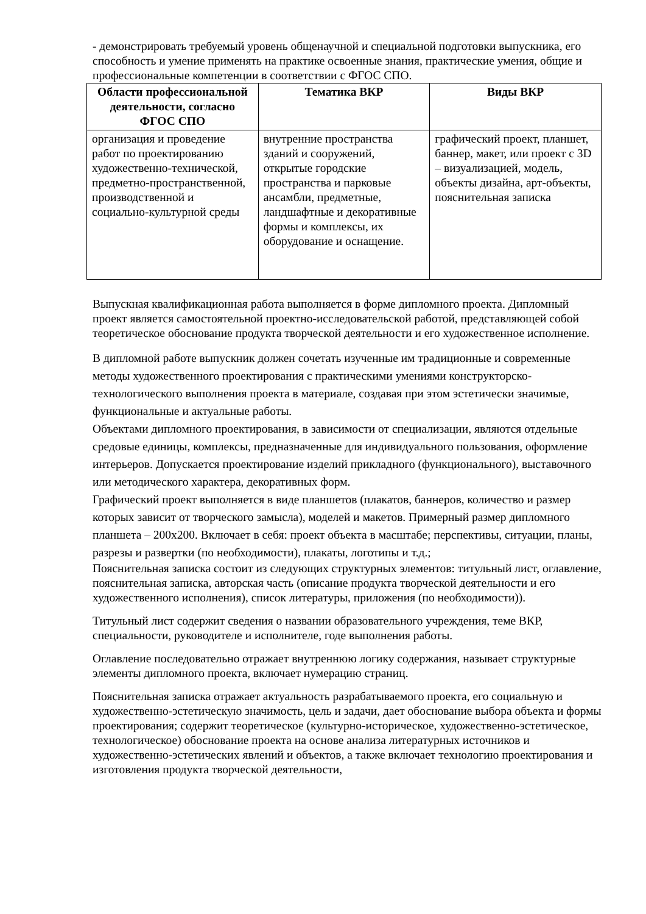- демонстрировать требуемый уровень общенаучной и специальной подготовки выпускника, его способность и умение применять на практике освоенные знания, практические умения, общие и профессиональные компетенции в соответствии с ФГОС СПО.
| Области профессиональной деятельности, согласно ФГОС СПО | Тематика ВКР | Виды ВКР |
| --- | --- | --- |
| организация и проведение работ по проектированию художественно-технической, предметно-пространственной, производственной и социально-культурной среды | внутренние пространства зданий и сооружений, открытые городские пространства и парковые ансамбли, предметные, ландшафтные и декоративные формы и комплексы, их оборудование и оснащение. | графический проект, планшет, баннер, макет, или проект с 3D – визуализацией, модель, объекты дизайна, арт-объекты, пояснительная записка |
Выпускная квалификационная работа выполняется в форме дипломного проекта. Дипломный проект является самостоятельной проектно-исследовательской работой, представляющей собой теоретическое обоснование продукта творческой деятельности и его художественное исполнение.
В дипломной работе выпускник должен сочетать изученные им традиционные и современные методы художественного проектирования с практическими умениями конструкторско-технологического выполнения проекта в материале, создавая при этом эстетически значимые, функциональные и актуальные работы.
Объектами дипломного проектирования, в зависимости от специализации, являются отдельные средовые единицы, комплексы, предназначенные для индивидуального пользования, оформление интерьеров. Допускается проектирование изделий прикладного (функционального), выставочного или методического характера, декоративных форм.
Графический проект выполняется в виде планшетов (плакатов, баннеров, количество и размер которых зависит от творческого замысла), моделей и макетов. Примерный размер дипломного планшета – 200х200. Включает в себя: проект объекта в масштабе; перспективы, ситуации, планы, разрезы и развертки (по необходимости), плакаты, логотипы и т.д.;
Пояснительная записка состоит из следующих структурных элементов: титульный лист, оглавление, пояснительная записка, авторская часть (описание продукта творческой деятельности и его художественного исполнения), список литературы, приложения (по необходимости)).
Титульный лист содержит сведения о названии образовательного учреждения, теме ВКР, специальности, руководителе и исполнителе, годе выполнения работы.
Оглавление последовательно отражает внутреннюю логику содержания, называет структурные элементы дипломного проекта, включает нумерацию страниц.
Пояснительная записка отражает актуальность разрабатываемого проекта, его социальную и художественно-эстетическую значимость, цель и задачи, дает обоснование выбора объекта и формы проектирования; содержит теоретическое (культурно-историческое, художественно-эстетическое, технологическое) обоснование проекта на основе анализа литературных источников и художественно-эстетических явлений и объектов, а также включает технологию проектирования и изготовления продукта творческой деятельности,